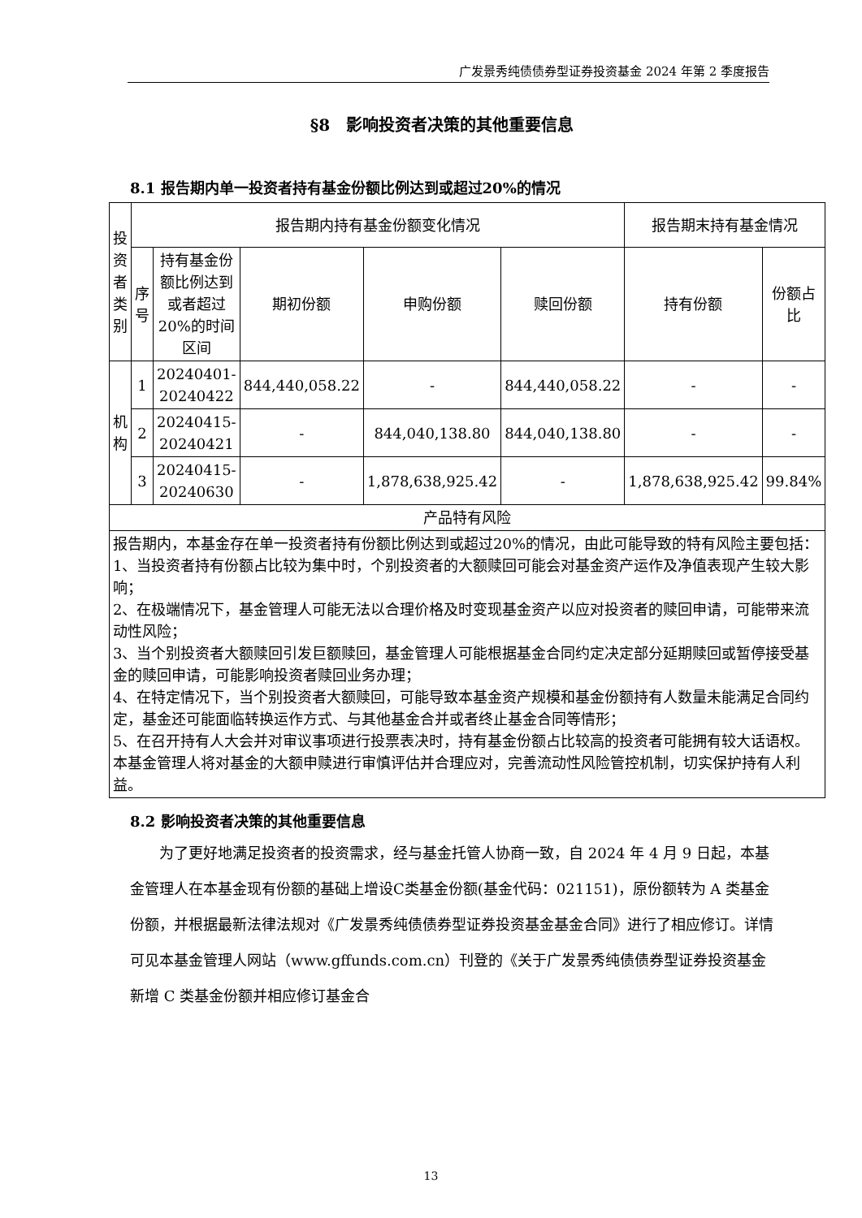广发景秀纯债债券型证券投资基金 2024 年第 2 季度报告
§8　影响投资者决策的其他重要信息
8.1 报告期内单一投资者持有基金份额比例达到或超过20%的情况
| 投资者类别 | 报告期内持有基金份额变化情况 | | | | | 报告期末持有基金情况 | |
| --- | --- | --- | --- | --- | --- | --- | --- |
| | 序号 | 持有基金份额比例达到或者超过20%的时间区间 | 期初份额 | 申购份额 | 赎回份额 | 持有份额 | 份额占比 |
| 机构 | 1 | 20240401-20240422 | 844,440,058.22 | - | 844,440,058.22 | - | - |
| | 2 | 20240415-20240421 | - | 844,040,138.80 | 844,040,138.80 | - | - |
| | 3 | 20240415-20240630 | - | 1,878,638,925.42 | - | 1,878,638,925.42 | 99.84% |
| 产品特有风险 | | | | | | | |
| 报告期内，本基金存在单一投资者持有份额比例达到或超过20%的情况，由此可能导致的特有风险主要包括： 1、当投资者持有份额占比较为集中时，个别投资者的大额赎回可能会对基金资产运作及净值表现产生较大影响； 2、在极端情况下，基金管理人可能无法以合理价格及时变现基金资产以应对投资者的赎回申请，可能带来流动性风险； 3、当个别投资者大额赎回引发巨额赎回，基金管理人可能根据基金合同约定决定部分延期赎回或暂停接受基金的赎回申请，可能影响投资者赎回业务办理； 4、在特定情况下，当个别投资者大额赎回，可能导致本基金资产规模和基金份额持有人数量未能满足合同约定，基金还可能面临转换运作方式、与其他基金合并或者终止基金合同等情形； 5、在召开持有人大会并对审议事项进行投票表决时，持有基金份额占比较高的投资者可能拥有较大话语权。 本基金管理人将对基金的大额申赎进行审慎评估并合理应对，完善流动性风险管控机制，切实保护持有人利益。 | | | | | | | |
8.2 影响投资者决策的其他重要信息
为了更好地满足投资者的投资需求，经与基金托管人协商一致，自 2024 年 4 月 9 日起，本基金管理人在本基金现有份额的基础上增设C类基金份额(基金代码：021151)，原份额转为 A 类基金份额，并根据最新法律法规对《广发景秀纯债债券型证券投资基金基金合同》进行了相应修订。详情可见本基金管理人网站（www.gffunds.com.cn）刊登的《关于广发景秀纯债债券型证券投资基金新增 C 类基金份额并相应修订基金合
13